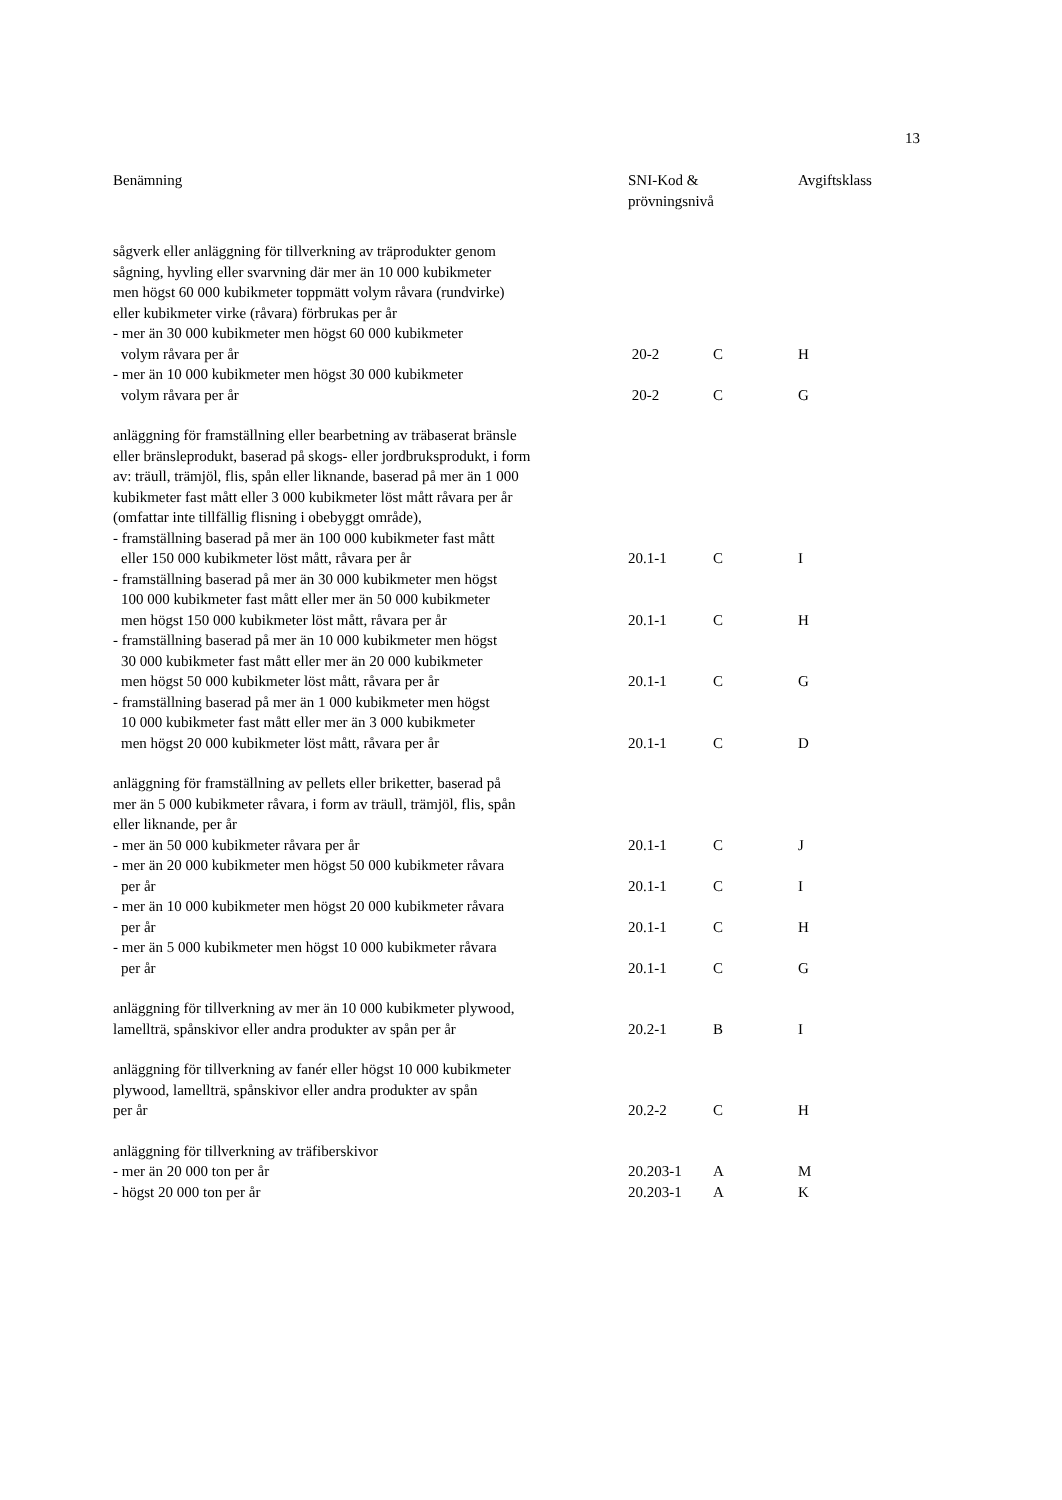13
| Benämning | SNI-Kod & prövningsnivå | | Avgiftsklass |
| --- | --- | --- | --- |
| sågverk eller anläggning för tillverkning av träprodukter genom sågning, hyvling eller svarvning där mer än 10 000 kubikmeter men högst 60 000 kubikmeter toppmätt volym råvara (rundvirke) eller kubikmeter virke (råvara) förbrukas per år | | | |
| - mer än 30 000 kubikmeter men högst 60 000 kubikmeter volym råvara per år | 20-2 | C | H |
| - mer än 10 000 kubikmeter men högst 30 000 kubikmeter volym råvara per år | 20-2 | C | G |
| anläggning för framställning eller bearbetning av träbaserat bränsle eller bränsleprodukt, baserad på skogs- eller jordbruksprodukt, i form av: träull, trämjöl, flis, spån eller liknande, baserad på mer än 1 000 kubikmeter fast mått eller 3 000 kubikmeter löst mått råvara per år (omfattar inte tillfällig flisning i obebyggt område), | | | |
| - framställning baserad på mer än 100 000 kubikmeter fast mått eller 150 000 kubikmeter löst mått, råvara per år | 20.1-1 | C | I |
| - framställning baserad på mer än 30 000 kubikmeter men högst 100 000 kubikmeter fast mått eller mer än 50 000 kubikmeter men högst 150 000 kubikmeter löst mått, råvara per år | 20.1-1 | C | H |
| - framställning baserad på mer än 10 000 kubikmeter men högst 30 000 kubikmeter fast mått eller mer än 20 000 kubikmeter men högst 50 000 kubikmeter löst mått, råvara per år | 20.1-1 | C | G |
| - framställning baserad på mer än 1 000 kubikmeter men högst 10 000 kubikmeter fast mått eller mer än 3 000 kubikmeter men högst 20 000 kubikmeter löst mått, råvara per år | 20.1-1 | C | D |
| anläggning för framställning av pellets eller briketter, baserad på mer än 5 000 kubikmeter råvara, i form av träull, trämjöl, flis, spån eller liknande, per år | | | |
| - mer än 50 000 kubikmeter råvara per år | 20.1-1 | C | J |
| - mer än 20 000 kubikmeter men högst 50 000 kubikmeter råvara per år | 20.1-1 | C | I |
| - mer än 10 000 kubikmeter men högst 20 000 kubikmeter råvara per år | 20.1-1 | C | H |
| - mer än 5 000 kubikmeter men högst 10 000 kubikmeter råvara per år | 20.1-1 | C | G |
| anläggning för tillverkning av mer än 10 000 kubikmeter plywood, lamellträ, spånskivor eller andra produkter av spån per år | 20.2-1 | B | I |
| anläggning för tillverkning av fanér eller högst 10 000 kubikmeter plywood, lamellträ, spånskivor eller andra produkter av spån per år | 20.2-2 | C | H |
| anläggning för tillverkning av träfiberskivor | | | |
| - mer än 20 000 ton per år | 20.203-1 | A | M |
| - högst 20 000 ton per år | 20.203-1 | A | K |